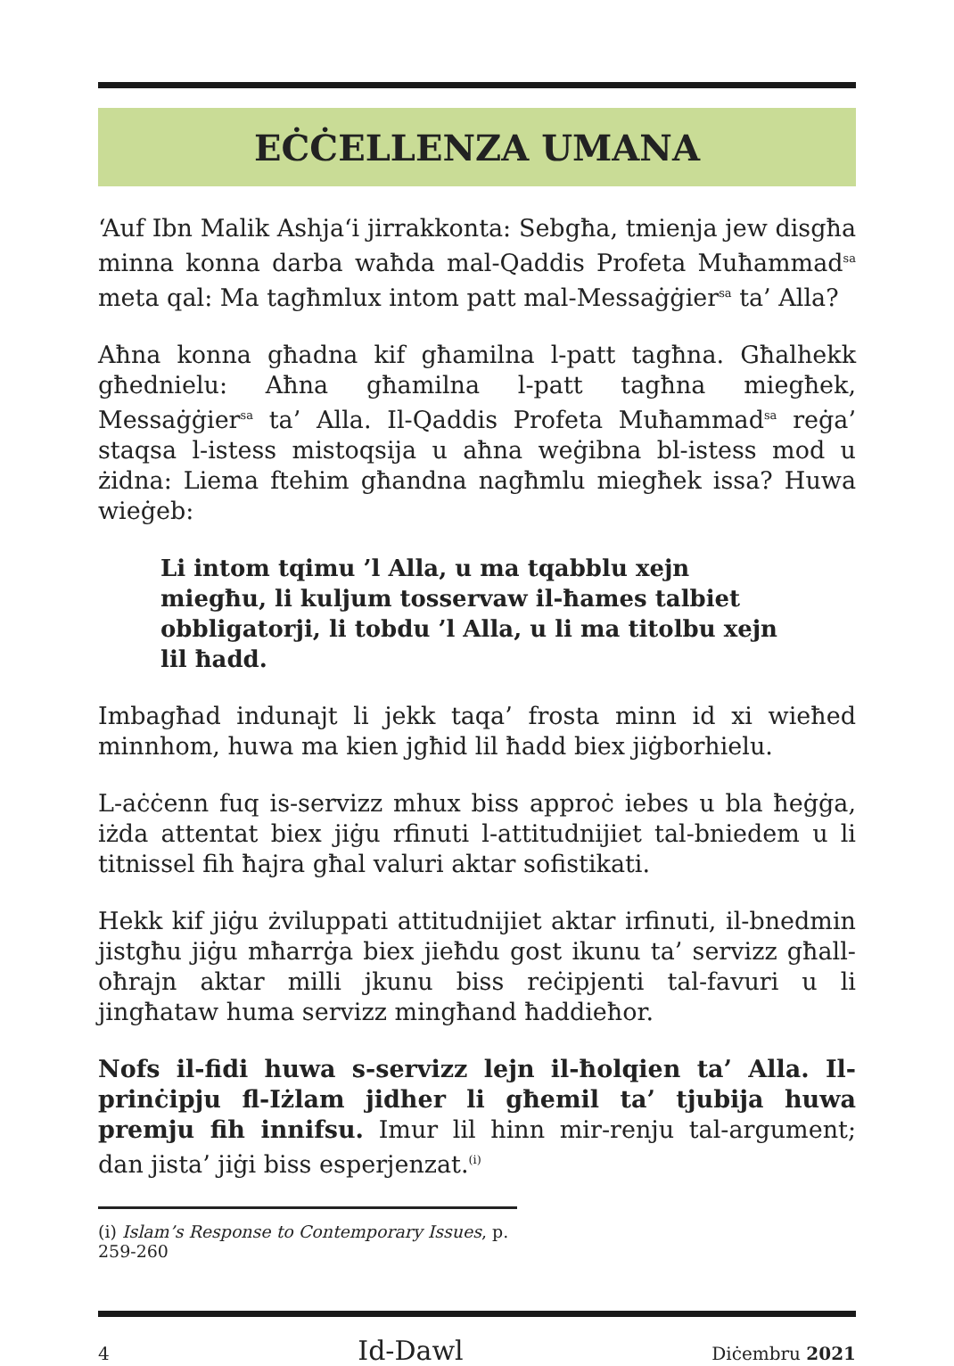EĊĊELLENZA UMANA
‘Auf Ibn Malik Ashja‘i jirrakkonta: Sebgħa, tmienja jew disgħa minna konna darba waħda mal-Qaddis Profeta Muħammad<sup>sa</sup> meta qal: Ma tagħmlux intom patt mal-Messaġġier<sup>sa</sup> ta’ Alla?
Aħna konna għadna kif għamilna l-patt tagħna. Għalhekk għednielu: Aħna għamilna l-patt tagħna miegħek, Messaġġier<sup>sa</sup> ta’ Alla. Il-Qaddis Profeta Muħammad<sup>sa</sup> reġa’ staqsa l-istess mistoqsija u aħna weġibna bl-istess mod u żidna: Liema ftehim għandna nagħmlu miegħek issa? Huwa wieġeb:
Li intom tqimu ’l Alla, u ma tqabblu xejn miegħu, li kuljum tosservaw il-ħames talbiet obbligatorji, li tobdu ’l Alla, u li ma titolbu xejn lil ħadd.
Imbagħad indunajt li jekk taqa’ frosta minn id xi wieħed minnhom, huwa ma kien jgħid lil ħadd biex jiġborhielu.
L-aċċenn fuq is-servizz mhux biss approċ iebes u bla ħeġġa, iżda attentat biex jiġu rfinuti l-attitudnijiet tal-bniedem u li titnissel fih ħajra għal valuri aktar sofistikati.
Hekk kif jiġu żviluppati attitudnijiet aktar irfinuti, il-bnedmin jistgħu jiġu mħarrġa biex jieħdu gost ikunu ta’ servizz għall-oħrajn aktar milli jkunu biss reċipjenti tal-favuri u li jingħataw huma servizz mingħand ħaddieħor.
Nofs il-fidi huwa s-servizz lejn il-ħolqien ta’ Alla. Il-prinċipju fl-Iżlam jidher li għemil ta’ tjubija huwa premju fih innifsu. Imur lil hinn mir-renju tal-argument; dan jista’ jiġi biss esperjenzat.<sup>(i)</sup>
(i) Islam’s Response to Contemporary Issues, p. 259-260
4 Id-Dawl Diċembru 2021